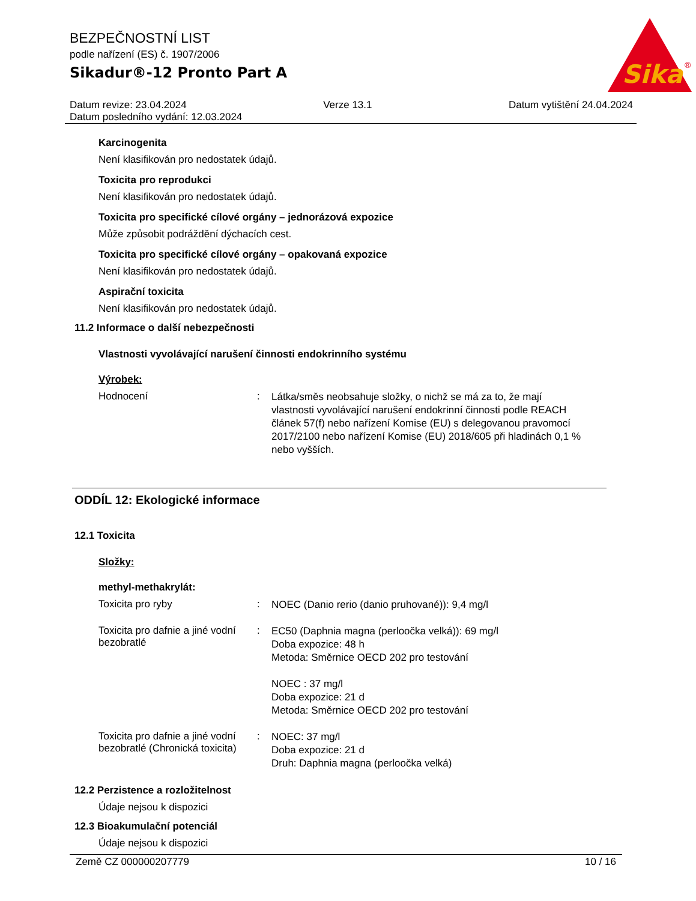Sika
®
BEZPEČNOSTNÍ LIST
podle nařízení (ES) č. 1907/2006
Sikadur®-12 Pronto Part A
Datum revize: 23.04.2024 Verze 13.1 Datum vytištění 24.04.2024
Datum posledního vydání: 12.03.2024
Karcinogenita
Není klasifikován pro nedostatek údajů.
Toxicita pro reprodukci
Není klasifikován pro nedostatek údajů.
Toxicita pro specifické cílové orgány – jednorázová expozice
Může způsobit podráždění dýchacích cest.
Toxicita pro specifické cílové orgány – opakovaná expozice
Není klasifikován pro nedostatek údajů.
Aspirační toxicita
Není klasifikován pro nedostatek údajů.
11.2 Informace o další nebezpečnosti
Vlastnosti vyvolávající narušení činnosti endokrinního systému
Výrobek:
Hodnocení :
Látka/směs neobsahuje složky, o nichž se má za to, že mají vlastnosti vyvolávající narušení endokrinní činnosti podle REACH článek 57(f) nebo nařízení Komise (EU) s delegovanou pravomocí 2017/2100 nebo nařízení Komise (EU) 2018/605 při hladinách 0,1 % nebo vyšších.
ODDÍL 12: Ekologické informace
12.1 Toxicita
Složky:
methyl-methakrylát:
Toxicita pro ryby :
NOEC (Danio rerio (danio pruhované)): 9,4 mg/l
Toxicita pro dafnie a jiné vodní bezobratlé
:
EC50 (Daphnia magna (perloočka velká)): 69 mg/l
Doba expozice: 48 h
Metoda: Směrnice OECD 202 pro testování
NOEC : 37 mg/l
Doba expozice: 21 d
Metoda: Směrnice OECD 202 pro testování
Toxicita pro dafnie a jiné vodní bezobratlé (Chronická toxicita)
:
NOEC: 37 mg/l
Doba expozice: 21 d
Druh: Daphnia magna (perloočka velká)
12.2 Perzistence a rozložitelnost
Údaje nejsou k dispozici
12.3 Bioakumulační potenciál
Údaje nejsou k dispozici
Země CZ 000000207779 10 / 16